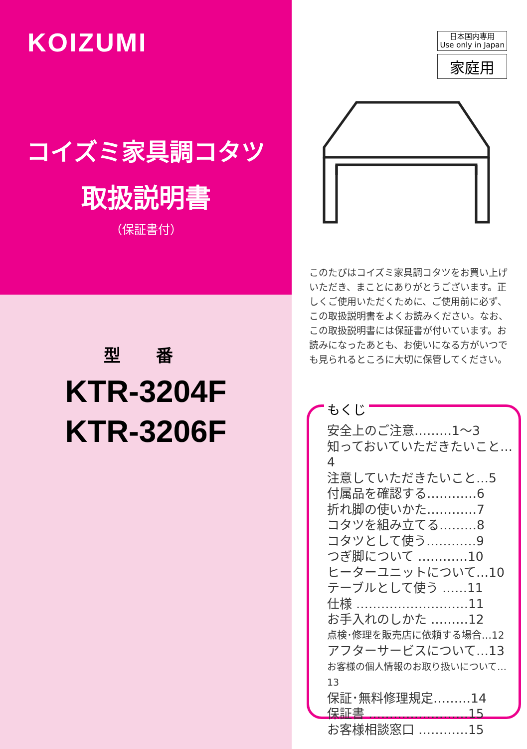KOIZUMI
コイズミ家具調コタツ
取扱説明書
（保証書付）
型 番
KTR-3204F
KTR-3206F
日本国内専用
Use only in Japan
家庭用
このたびはコイズミ家具調コタツをお買い上げいただき、まことにありがとうございます。正しくご使用いただくために、ご使用前に必ず、この取扱説明書をよくお読みください。なお、この取扱説明書には保証書が付いています。お読みになったあとも、お使いになる方がいつでも見られるところに大切に保管してください。
もくじ
安全上のご注意………1～3
知っておいていただきたいこと…4
注意していただきたいこと…5
付属品を確認する…………6
折れ脚の使いかた…………7
コタツを組み立てる………8
コタツとして使う…………9
つぎ脚について …………10
ヒーターユニットについて…10
テーブルとして使う ……11
仕様 ………………………11
お手入れのしかた ………12
点検･修理を販売店に依頼する場合…12
アフターサービスについて…13
お客様の個人情報のお取り扱いについて…13
保証･無料修理規定………14
保証書 ……………………15
お客様相談窓口 …………15